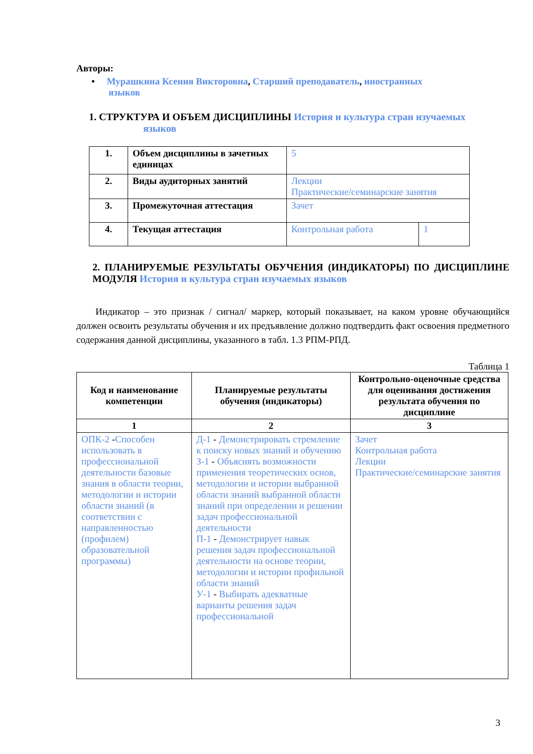Авторы:
• Мурашкина Ксения Викторовна, Старший преподаватель, иностранных
языков
1. СТРУКТУРА И ОБЪЕМ ДИСЦИПЛИНЫ История и культура стран изучаемых
языков
| 1. | Объем дисциплины в зачетных единицах | 5 | |
| 2. | Виды аудиторных занятий | Лекции Практические/семинарские занятия | |
| 3. | Промежуточная аттестация | Зачет | |
| 4. | Текущая аттестация | Контрольная работа | 1 |
2. ПЛАНИРУЕМЫЕ РЕЗУЛЬТАТЫ ОБУЧЕНИЯ (ИНДИКАТОРЫ) ПО ДИСЦИПЛИНЕ МОДУЛЯ История и культура стран изучаемых языков
Индикатор – это признак / сигнал/ маркер, который показывает, на каком уровне обучающийся должен освоить результаты обучения и их предъявление должно подтвердить факт освоения предметного содержания данной дисциплины, указанного в табл. 1.3 РПМ-РПД.
Таблица 1
| Код и наименование компетенции | Планируемые результаты обучения (индикаторы) | Контрольно-оценочные средства для оценивания достижения результата обучения по дисциплине |
| --- | --- | --- |
| 1 | 2 | 3 |
| ОПК-2 - Способен использовать в профессиональной деятельности базовые знания в области теории, методологии и истории области знаний (в соответствии с направленностью (профилем) образовательной программы) | Д-1 - Демонстрировать стремление к поиску новых знаний и обучению З-1 - Объяснять возможности применения теоретических основ, методологии и истории выбранной области знаний выбранной области знаний при определении и решении задач профессиональной деятельности П-1 - Демонстрирует навык решения задач профессиональной деятельности на основе теории, методологии и истории профильной области знаний У-1 - Выбирать адекватные варианты решения задач профессиональной | Зачет Контрольная работа Лекции Практические/семинарские занятия |
3